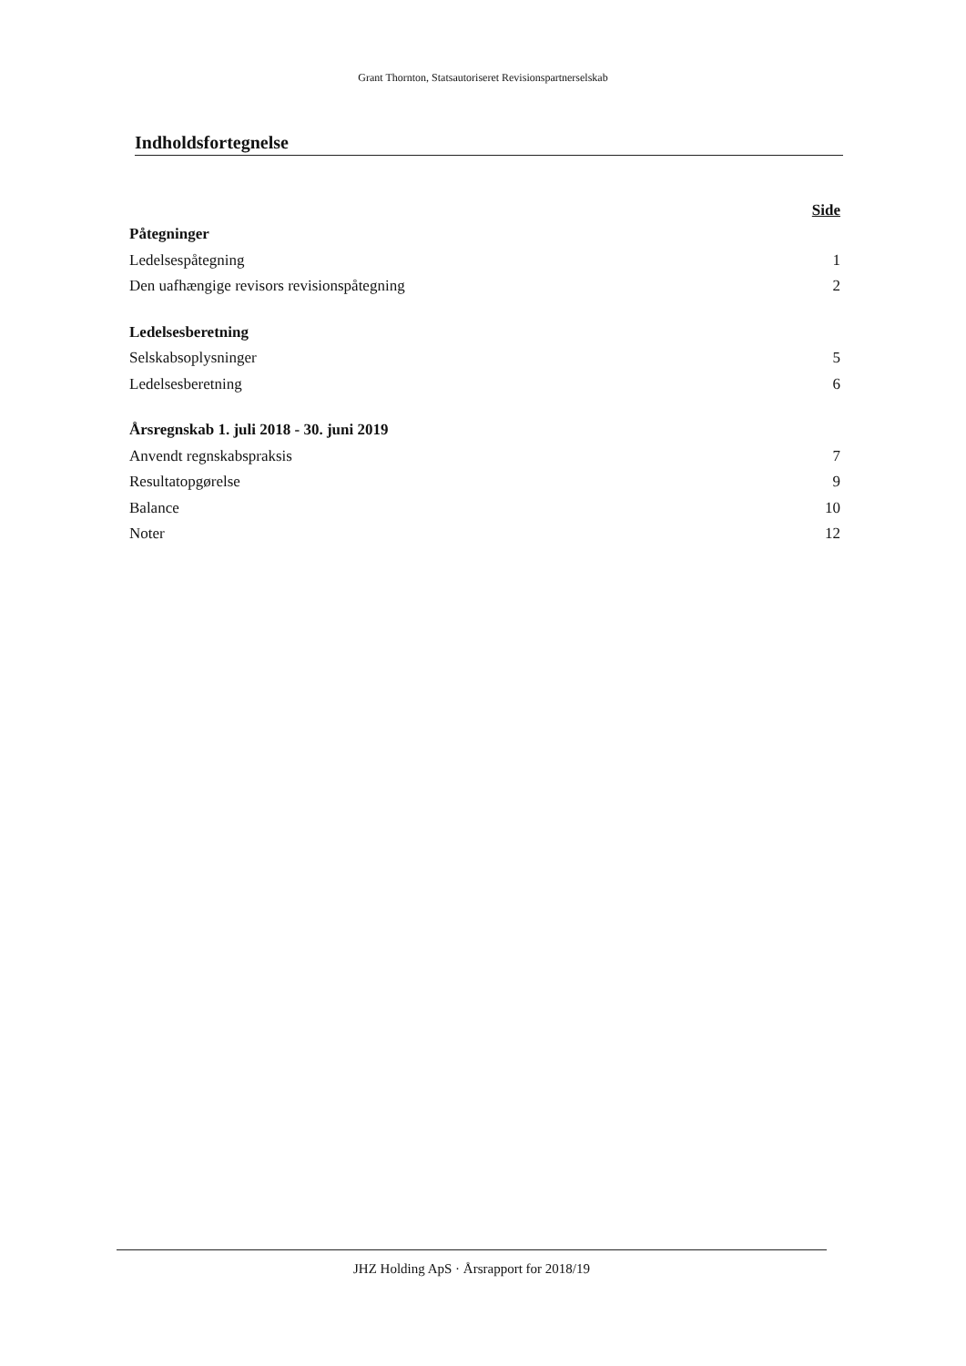Grant Thornton, Statsautoriseret Revisionspartnerselskab
Indholdsfortegnelse
Side
Påtegninger
Ledelsespåtegning 1
Den uafhængige revisors revisionspåtegning 2
Ledelsesberetning
Selskabsoplysninger 5
Ledelsesberetning 6
Årsregnskab 1. juli 2018 - 30. juni 2019
Anvendt regnskabspraksis 7
Resultatopgørelse 9
Balance 10
Noter 12
JHZ Holding ApS · Årsrapport for 2018/19